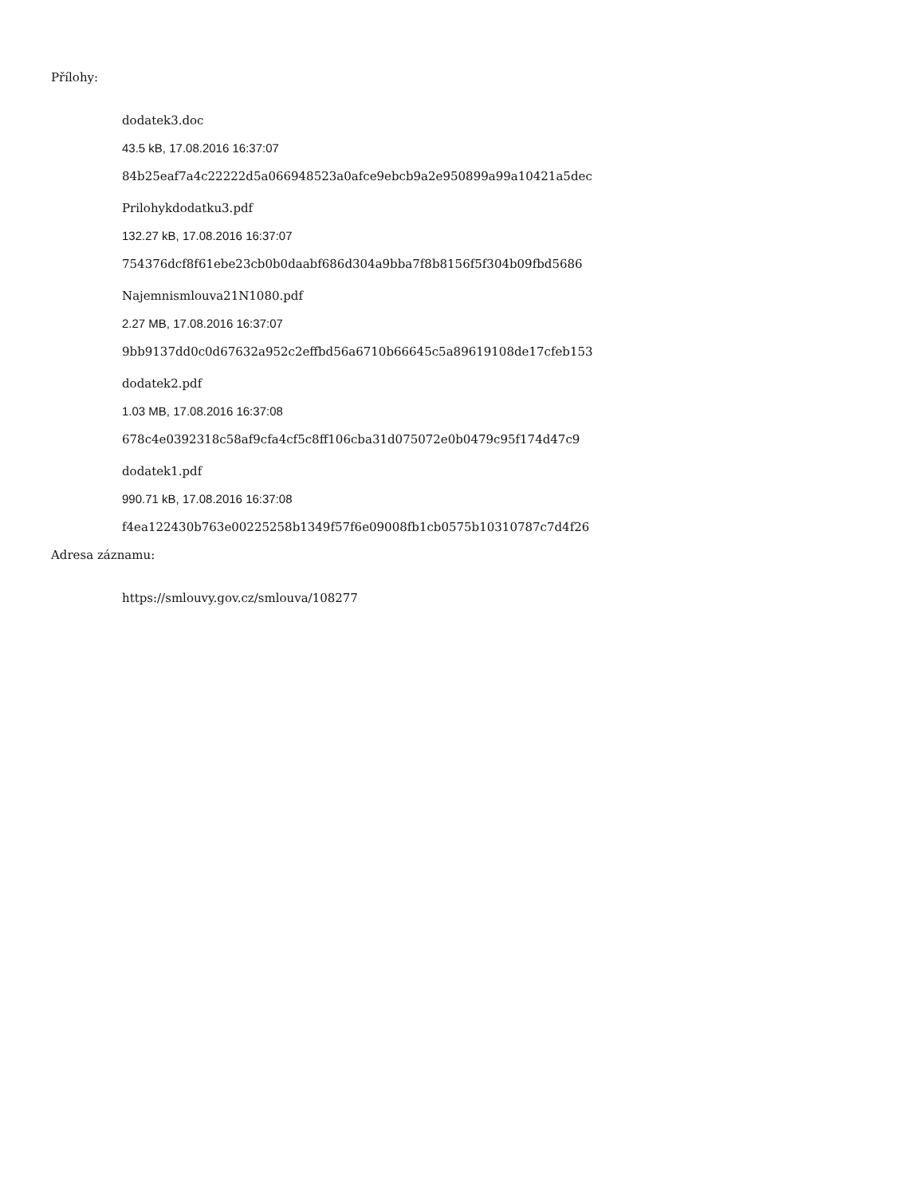Přílohy:
dodatek3.doc
43.5 kB, 17.08.2016 16:37:07
84b25eaf7a4c22222d5a066948523a0afce9ebcb9a2e950899a99a10421a5dec
Prilohykdodatku3.pdf
132.27 kB, 17.08.2016 16:37:07
754376dcf8f61ebe23cb0b0daabf686d304a9bba7f8b8156f5f304b09fbd5686
Najemnismlouva21N1080.pdf
2.27 MB, 17.08.2016 16:37:07
9bb9137dd0c0d67632a952c2effbd56a6710b66645c5a89619108de17cfeb153
dodatek2.pdf
1.03 MB, 17.08.2016 16:37:08
678c4e0392318c58af9cfa4cf5c8ff106cba31d075072e0b0479c95f174d47c9
dodatek1.pdf
990.71 kB, 17.08.2016 16:37:08
f4ea122430b763e00225258b1349f57f6e09008fb1cb0575b10310787c7d4f26
Adresa záznamu:
https://smlouvy.gov.cz/smlouva/108277